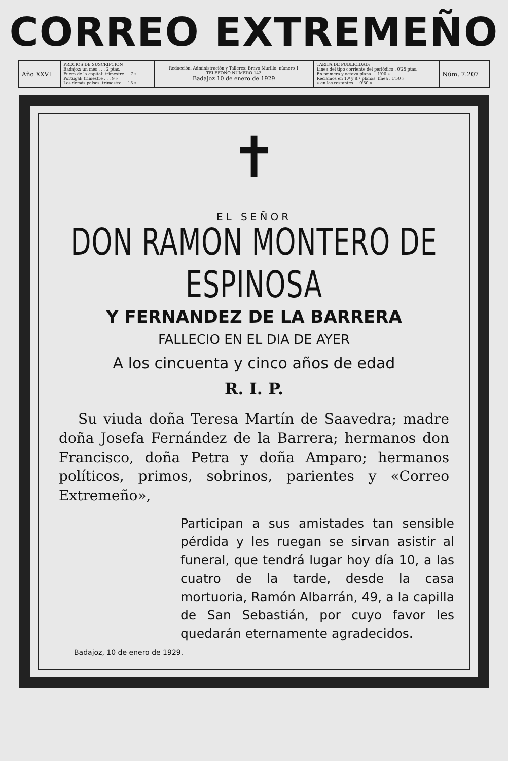CORREO EXTREMEÑO
| Año XXVI | PRECIOS DE SUSCRIPCION Badajoz: un mes . . . 2 ptas. Fuera de la capital: trimestre . . 7 » Portugal: trimestre . . . 9 » Los demás países: trimestre . . 15 » | Redacción, Administración y Talleres: Bravo Murillo, número 1 TELEFONO NUMERO 143 Badajoz 10 de enero de 1929 | TARIFA DE PUBLICIDAD: Línea del tipo corriente del periódico . 0'25 ptas. En primera y octava plana . . 1'00 » Reclamos en 1.ª y 8.ª planas, línea . 1'50 » » en las restantes . . 0'50 » | Núm. 7.207 |
✝
EL SEÑOR
DON RAMON MONTERO DE ESPINOSA
Y FERNANDEZ DE LA BARRERA
FALLECIO EN EL DIA DE AYER
A los cincuenta y cinco años de edad
R. I. P.
Su viuda doña Teresa Martín de Saavedra; madre doña Josefa Fernández de la Barrera; hermanos don Francisco, doña Petra y doña Amparo; hermanos políticos, primos, sobrinos, parientes y «Correo Extremeño»,
Participan a sus amistades tan sensible pérdida y les ruegan se sirvan asistir al funeral, que tendrá lugar hoy día 10, a las cuatro de la tarde, desde la casa mortuoria, Ramón Albarrán, 49, a la capilla de San Sebastián, por cuyo favor les quedarán eternamente agradecidos.
Badajoz, 10 de enero de 1929.